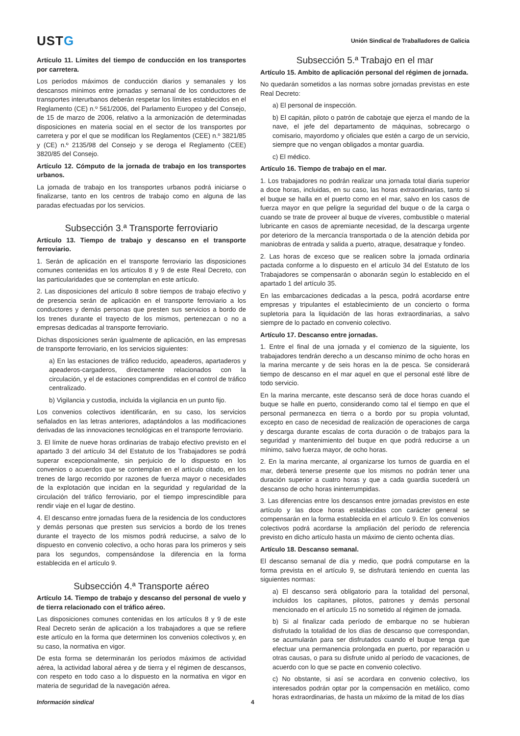USTG
Unión Sindical de Traballadores de Galicia
Artículo 11. Límites del tiempo de conducción en los transportes por carretera.
Los períodos máximos de conducción diarios y semanales y los descansos mínimos entre jornadas y semanal de los conductores de transportes interurbanos deberán respetar los límites establecidos en el Reglamento (CE) n.º 561/2006, del Parlamento Europeo y del Consejo, de 15 de marzo de 2006, relativo a la armonización de determinadas disposiciones en materia social en el sector de los transportes por carretera y por el que se modifican los Reglamentos (CEE) n.º 3821/85 y (CE) n.º 2135/98 del Consejo y se deroga el Reglamento (CEE) 3820/85 del Consejo.
Artículo 12. Cómputo de la jornada de trabajo en los transportes urbanos.
La jornada de trabajo en los transportes urbanos podrá iniciarse o finalizarse, tanto en los centros de trabajo como en alguna de las paradas efectuadas por los servicios.
Subsección 3.ª Transporte ferroviario
Artículo 13. Tiempo de trabajo y descanso en el transporte ferroviario.
1. Serán de aplicación en el transporte ferroviario las disposiciones comunes contenidas en los artículos 8 y 9 de este Real Decreto, con las particularidades que se contemplan en este artículo.
2. Las disposiciones del artículo 8 sobre tiempos de trabajo efectivo y de presencia serán de aplicación en el transporte ferroviario a los conductores y demás personas que presten sus servicios a bordo de los trenes durante el trayecto de los mismos, pertenezcan o no a empresas dedicadas al transporte ferroviario.
Dichas disposiciones serán igualmente de aplicación, en las empresas de transporte ferroviario, en los servicios siguientes:
a) En las estaciones de tráfico reducido, apeaderos, apartaderos y apeaderos-cargaderos, directamente relacionados con la circulación, y el de estaciones comprendidas en el control de tráfico centralizado.
b) Vigilancia y custodia, incluida la vigilancia en un punto fijo.
Los convenios colectivos identificarán, en su caso, los servicios señalados en las letras anteriores, adaptándolos a las modificaciones derivadas de las innovaciones tecnológicas en el transporte ferroviario.
3. El límite de nueve horas ordinarias de trabajo efectivo previsto en el apartado 3 del artículo 34 del Estatuto de los Trabajadores se podrá superar excepcionalmente, sin perjuicio de lo dispuesto en los convenios o acuerdos que se contemplan en el artículo citado, en los trenes de largo recorrido por razones de fuerza mayor o necesidades de la explotación que incidan en la seguridad y regularidad de la circulación del tráfico ferroviario, por el tiempo imprescindible para rendir viaje en el lugar de destino.
4. El descanso entre jornadas fuera de la residencia de los conductores y demás personas que presten sus servicios a bordo de los trenes durante el trayecto de los mismos podrá reducirse, a salvo de lo dispuesto en convenio colectivo, a ocho horas para los primeros y seis para los segundos, compensándose la diferencia en la forma establecida en el artículo 9.
Subsección 4.ª Transporte aéreo
Artículo 14. Tiempo de trabajo y descanso del personal de vuelo y de tierra relacionado con el tráfico aéreo.
Las disposiciones comunes contenidas en los artículos 8 y 9 de este Real Decreto serán de aplicación a los trabajadores a que se refiere este artículo en la forma que determinen los convenios colectivos y, en su caso, la normativa en vigor.
De esta forma se determinarán los períodos máximos de actividad aérea, la actividad laboral aérea y de tierra y el régimen de descansos, con respeto en todo caso a lo dispuesto en la normativa en vigor en materia de seguridad de la navegación aérea.
Subsección 5.ª Trabajo en el mar
Artículo 15. Ambito de aplicación personal del régimen de jornada.
No quedarán sometidos a las normas sobre jornadas previstas en este Real Decreto:
a) El personal de inspección.
b) El capitán, piloto o patrón de cabotaje que ejerza el mando de la nave, el jefe del departamento de máquinas, sobrecargo o comisario, mayordomo y oficiales que estén a cargo de un servicio, siempre que no vengan obligados a montar guardia.
c) El médico.
Artículo 16. Tiempo de trabajo en el mar.
1. Los trabajadores no podrán realizar una jornada total diaria superior a doce horas, incluidas, en su caso, las horas extraordinarias, tanto si el buque se halla en el puerto como en el mar, salvo en los casos de fuerza mayor en que peligre la seguridad del buque o de la carga o cuando se trate de proveer al buque de víveres, combustible o material lubricante en casos de apremiante necesidad, de la descarga urgente por deterioro de la mercancía transportada o de la atención debida por maniobras de entrada y salida a puerto, atraque, desatraque y fondeo.
2. Las horas de exceso que se realicen sobre la jornada ordinaria pactada conforme a lo dispuesto en el artículo 34 del Estatuto de los Trabajadores se compensarán o abonarán según lo establecido en el apartado 1 del artículo 35.
En las embarcaciones dedicadas a la pesca, podrá acordarse entre empresas y tripulantes el establecimiento de un concierto o forma supletoria para la liquidación de las horas extraordinarias, a salvo siempre de lo pactado en convenio colectivo.
Artículo 17. Descanso entre jornadas.
1. Entre el final de una jornada y el comienzo de la siguiente, los trabajadores tendrán derecho a un descanso mínimo de ocho horas en la marina mercante y de seis horas en la de pesca. Se considerará tiempo de descanso en el mar aquel en que el personal esté libre de todo servicio.
En la marina mercante, este descanso será de doce horas cuando el buque se halle en puerto, considerando como tal el tiempo en que el personal permanezca en tierra o a bordo por su propia voluntad, excepto en caso de necesidad de realización de operaciones de carga y descarga durante escalas de corta duración o de trabajos para la seguridad y mantenimiento del buque en que podrá reducirse a un mínimo, salvo fuerza mayor, de ocho horas.
2. En la marina mercante, al organizarse los turnos de guardia en el mar, deberá tenerse presente que los mismos no podrán tener una duración superior a cuatro horas y que a cada guardia sucederá un descanso de ocho horas ininterrumpidas.
3. Las diferencias entre los descansos entre jornadas previstos en este artículo y las doce horas establecidas con carácter general se compensarán en la forma establecida en el artículo 9. En los convenios colectivos podrá acordarse la ampliación del período de referencia previsto en dicho artículo hasta un máximo de ciento ochenta días.
Artículo 18. Descanso semanal.
El descanso semanal de día y medio, que podrá computarse en la forma prevista en el artículo 9, se disfrutará teniendo en cuenta las siguientes normas:
a) El descanso será obligatorio para la totalidad del personal, incluidos los capitanes, pilotos, patrones y demás personal mencionado en el artículo 15 no sometido al régimen de jornada.
b) Si al finalizar cada período de embarque no se hubieran disfrutado la totalidad de los días de descanso que correspondan, se acumularán para ser disfrutados cuando el buque tenga que efectuar una permanencia prolongada en puerto, por reparación u otras causas, o para su disfrute unido al período de vacaciones, de acuerdo con lo que se pacte en convenio colectivo.
c) No obstante, si así se acordara en convenio colectivo, los interesados podrán optar por la compensación en metálico, como horas extraordinarias, de hasta un máximo de la mitad de los días
Información sindical 4